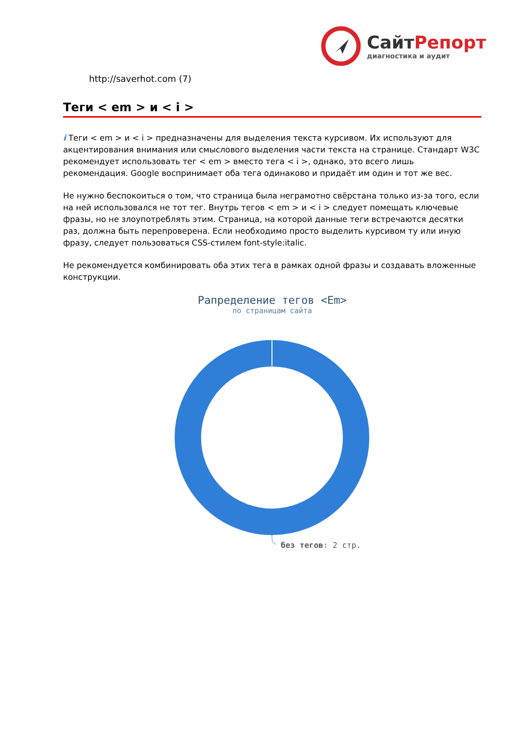СайтРепорт
диагностика и аудит
http://saverhot.com (7)
Теги < em > и < i >
i Теги < em > и < i > предназначены для выделения текста курсивом. Их используют для акцентирования внимания или смыслового выделения части текста на странице. Стандарт W3C рекомендует использовать тег < em > вместо тега < i >, однако, это всего лишь рекомендация. Google воспринимает оба тега одинаково и придаёт им один и тот же вес.
Не нужно беспокоиться о том, что страница была неграмотно свёрстана только из-за того, если на ней использовался не тот тег. Внутрь тегов < em > и < i > следует помещать ключевые фразы, но не злоупотреблять этим. Страница, на которой данные теги встречаются десятки раз, должна быть перепроверена. Если необходимо просто выделить курсивом ту или иную фразу, следует пользоваться CSS-стилем font-style:italic.
Не рекомендуется комбинировать оба этих тега в рамках одной фразы и создавать вложенные конструкции.
Рапределение тегов <Em>
по страницам сайта
без тегов: 2 стр.